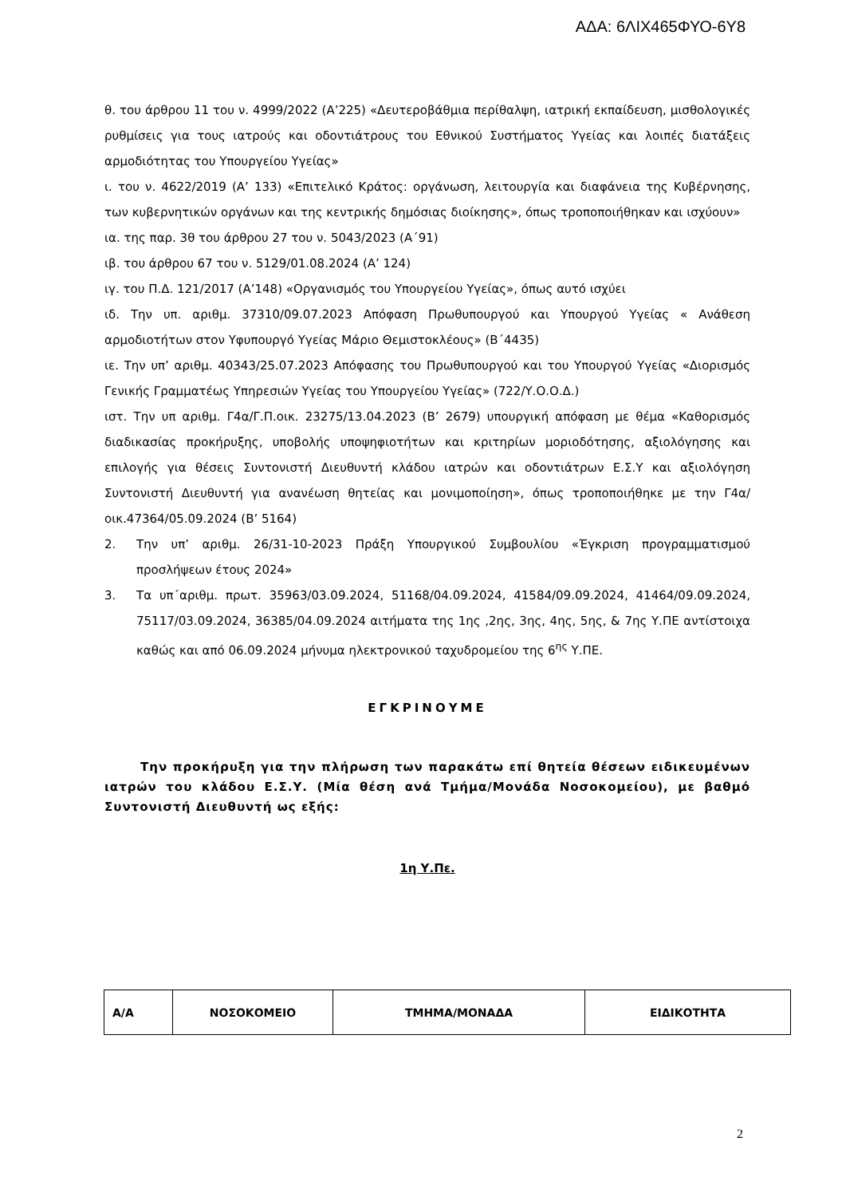ΑΔΑ: 6ΛΙΧ465ΦΥΟ-6Υ8
θ. του άρθρου 11 του ν. 4999/2022 (Α’225) «Δευτεροβάθμια περίθαλψη, ιατρική εκπαίδευση, μισθολογικές ρυθμίσεις για τους ιατρούς και οδοντιάτρους του Εθνικού Συστήματος Υγείας και λοιπές διατάξεις αρμοδιότητας του Υπουργείου Υγείας»
ι. του ν. 4622/2019 (Α’ 133) «Επιτελικό Κράτος: οργάνωση, λειτουργία και διαφάνεια της Κυβέρνησης, των κυβερνητικών οργάνων και της κεντρικής δημόσιας διοίκησης», όπως τροποποιήθηκαν και ισχύουν»
ια. της παρ. 3θ του άρθρου 27 του ν. 5043/2023 (Α΄91)
ιβ. του άρθρου 67 του ν. 5129/01.08.2024 (Α’ 124)
ιγ. του Π.Δ. 121/2017 (Α’148) «Οργανισμός του Υπουργείου Υγείας», όπως αυτό ισχύει
ιδ. Την υπ. αριθμ. 37310/09.07.2023 Απόφαση Πρωθυπουργού και Υπουργού Υγείας « Ανάθεση αρμοδιοτήτων στον Υφυπουργό Υγείας Μάριο Θεμιστοκλέους» (Β΄4435)
ιε. Την υπ’ αριθμ. 40343/25.07.2023 Απόφασης του Πρωθυπουργού και του Υπουργού Υγείας «Διορισμός Γενικής Γραμματέως Υπηρεσιών Υγείας του Υπουργείου Υγείας» (722/Υ.Ο.Ο.Δ.)
ιστ. Την υπ αριθμ. Γ4α/Γ.Π.οικ. 23275/13.04.2023 (Β’ 2679) υπουργική απόφαση με θέμα «Καθορισμός διαδικασίας προκήρυξης, υποβολής υποψηφιοτήτων και κριτηρίων μοριοδότησης, αξιολόγησης και επιλογής για θέσεις Συντονιστή Διευθυντή κλάδου ιατρών και οδοντιάτρων Ε.Σ.Υ και αξιολόγηση Συντονιστή Διευθυντή για ανανέωση θητείας και μονιμοποίηση», όπως τροποποιήθηκε με την Γ4α/οικ.47364/05.09.2024 (Β’ 5164)
2. Την υπ’ αριθμ. 26/31-10-2023 Πράξη Υπουργικού Συμβουλίου «Έγκριση προγραμματισμού προσλήψεων έτους 2024»
3. Τα υπ΄αριθμ. πρωτ. 35963/03.09.2024, 51168/04.09.2024, 41584/09.09.2024, 41464/09.09.2024, 75117/03.09.2024, 36385/04.09.2024 αιτήματα της 1ης ,2ης, 3ης, 4ης, 5ης, & 7ης Υ.ΠΕ αντίστοιχα καθώς και από 06.09.2024 μήνυμα ηλεκτρονικού ταχυδρομείου της 6<sup>ης</sup> Υ.ΠΕ.
ΕΓΚΡΙΝΟΥΜΕ
Την προκήρυξη για την πλήρωση των παρακάτω επί θητεία θέσεων ειδικευμένων ιατρών του κλάδου Ε.Σ.Υ. (Μία θέση ανά Τμήμα/Μονάδα Νοσοκομείου), με βαθμό Συντονιστή Διευθυντή ως εξής:
1η Υ.Πε.
| Α/Α | ΝΟΣΟΚΟΜΕΙΟ | ΤΜΗΜΑ/ΜΟΝΑΔΑ | ΕΙΔΙΚΟΤΗΤΑ |
| --- | --- | --- | --- |
2